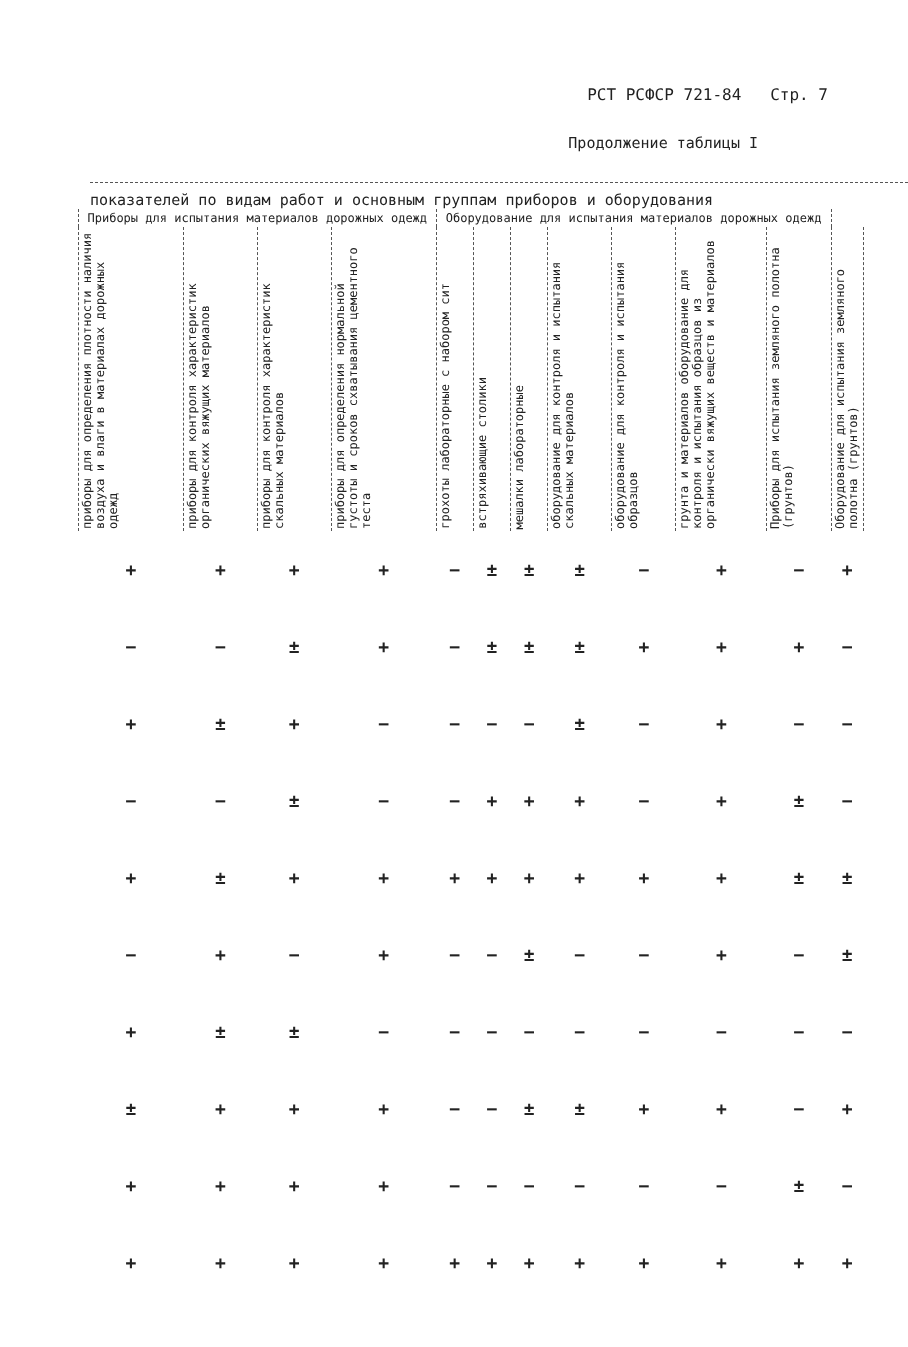РСТ РСФСР 721-84 Стр. 7
Продолжение таблицы I
показателей по видам работ и основным группам приборов и оборудования
| Приборы для испытания материалов дорожных одежд | | | | Оборудование для испытания материалов дорожных одежд | | | | | | | | |
| --- | --- | --- | --- | --- | --- | --- | --- | --- | --- | --- | --- | --- |
| приборы для определения плотности наличия воздуха и влаги в материалах дорожных одежд | приборы для контроля характеристик органических вяжущих материалов | приборы для контроля характеристик скальных материалов | приборы для определения нормальной густоты и сроков схватывания цементного теста | грохоты лабораторные с набором сит | встряхивающие столики | мешалки лабораторные | оборудование для контроля и испытания скальных материалов | оборудование для контроля и испытания образцов | грунта и материалов оборудование для контроля и испытания образцов из органически вяжущих веществ и материалов | Приборы для испытания земляного полотна (грунтов) | Оборудование для испытания земляного полотна (грунтов) | |
| + | + | + | + | − | ± | ± | ± | − | + | − | + | |
| − | − | ± | + | − | ± | ± | ± | + | + | + | − | |
| + | ± | + | − | − | − | − | ± | − | + | − | − | |
| − | − | ± | − | − | + | + | + | − | + | ± | − | |
| + | ± | + | + | + | + | + | + | + | + | ± | ± | |
| − | + | − | + | − | − | ± | − | − | + | − | ± | |
| + | ± | ± | − | − | − | − | − | − | − | − | − | |
| ± | + | + | + | − | − | ± | ± | + | + | − | + | |
| + | + | + | + | − | − | − | − | − | − | ± | − | |
| + | + | + | + | + | + | + | + | + | + | + | + | |